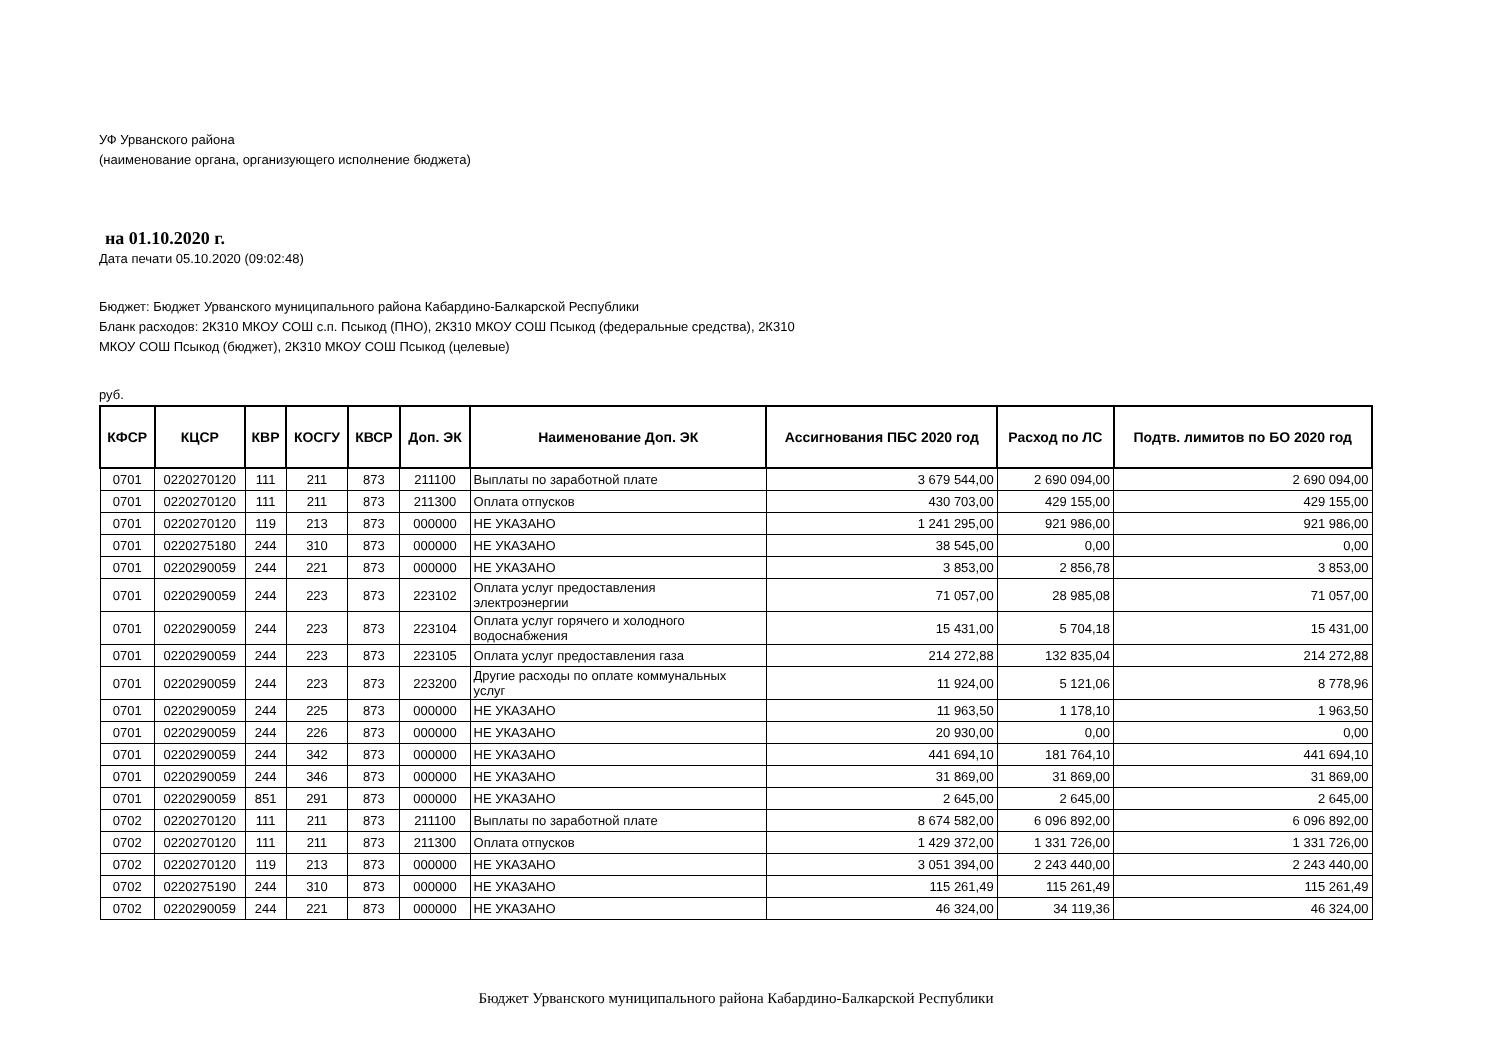УФ Урванского района
(наименование органа, организующего исполнение бюджета)
на 01.10.2020 г.
Дата печати 05.10.2020 (09:02:48)
Бюджет: Бюджет Урванского муниципального района Кабардино-Балкарской Республики
Бланк расходов: 2К310 МКОУ СОШ с.п. Псыкод (ПНО), 2К310 МКОУ СОШ Псыкод (федеральные средства), 2К310
МКОУ СОШ Псыкод (бюджет), 2К310 МКОУ СОШ Псыкод (целевые)
руб.
| КФСР | КЦСР | КВР | КОСГУ | КВСР | Доп. ЭК | Наименование Доп. ЭК | Ассигнования ПБС 2020 год | Расход по ЛС | Подтв. лимитов по БО 2020 год |
| --- | --- | --- | --- | --- | --- | --- | --- | --- | --- |
| 0701 | 0220270120 | 111 | 211 | 873 | 211100 | Выплаты по заработной плате | 3 679 544,00 | 2 690 094,00 | 2 690 094,00 |
| 0701 | 0220270120 | 111 | 211 | 873 | 211300 | Оплата отпусков | 430 703,00 | 429 155,00 | 429 155,00 |
| 0701 | 0220270120 | 119 | 213 | 873 | 000000 | НЕ УКАЗАНО | 1 241 295,00 | 921 986,00 | 921 986,00 |
| 0701 | 0220275180 | 244 | 310 | 873 | 000000 | НЕ УКАЗАНО | 38 545,00 | 0,00 | 0,00 |
| 0701 | 0220290059 | 244 | 221 | 873 | 000000 | НЕ УКАЗАНО | 3 853,00 | 2 856,78 | 3 853,00 |
| 0701 | 0220290059 | 244 | 223 | 873 | 223102 | Оплата услуг предоставления электроэнергии | 71 057,00 | 28 985,08 | 71 057,00 |
| 0701 | 0220290059 | 244 | 223 | 873 | 223104 | Оплата услуг горячего и холодного водоснабжения | 15 431,00 | 5 704,18 | 15 431,00 |
| 0701 | 0220290059 | 244 | 223 | 873 | 223105 | Оплата услуг предоставления газа | 214 272,88 | 132 835,04 | 214 272,88 |
| 0701 | 0220290059 | 244 | 223 | 873 | 223200 | Другие расходы по оплате коммунальных услуг | 11 924,00 | 5 121,06 | 8 778,96 |
| 0701 | 0220290059 | 244 | 225 | 873 | 000000 | НЕ УКАЗАНО | 11 963,50 | 1 178,10 | 1 963,50 |
| 0701 | 0220290059 | 244 | 226 | 873 | 000000 | НЕ УКАЗАНО | 20 930,00 | 0,00 | 0,00 |
| 0701 | 0220290059 | 244 | 342 | 873 | 000000 | НЕ УКАЗАНО | 441 694,10 | 181 764,10 | 441 694,10 |
| 0701 | 0220290059 | 244 | 346 | 873 | 000000 | НЕ УКАЗАНО | 31 869,00 | 31 869,00 | 31 869,00 |
| 0701 | 0220290059 | 851 | 291 | 873 | 000000 | НЕ УКАЗАНО | 2 645,00 | 2 645,00 | 2 645,00 |
| 0702 | 0220270120 | 111 | 211 | 873 | 211100 | Выплаты по заработной плате | 8 674 582,00 | 6 096 892,00 | 6 096 892,00 |
| 0702 | 0220270120 | 111 | 211 | 873 | 211300 | Оплата отпусков | 1 429 372,00 | 1 331 726,00 | 1 331 726,00 |
| 0702 | 0220270120 | 119 | 213 | 873 | 000000 | НЕ УКАЗАНО | 3 051 394,00 | 2 243 440,00 | 2 243 440,00 |
| 0702 | 0220275190 | 244 | 310 | 873 | 000000 | НЕ УКАЗАНО | 115 261,49 | 115 261,49 | 115 261,49 |
| 0702 | 0220290059 | 244 | 221 | 873 | 000000 | НЕ УКАЗАНО | 46 324,00 | 34 119,36 | 46 324,00 |
Бюджет Урванского муниципального района Кабардино-Балкарской Республики